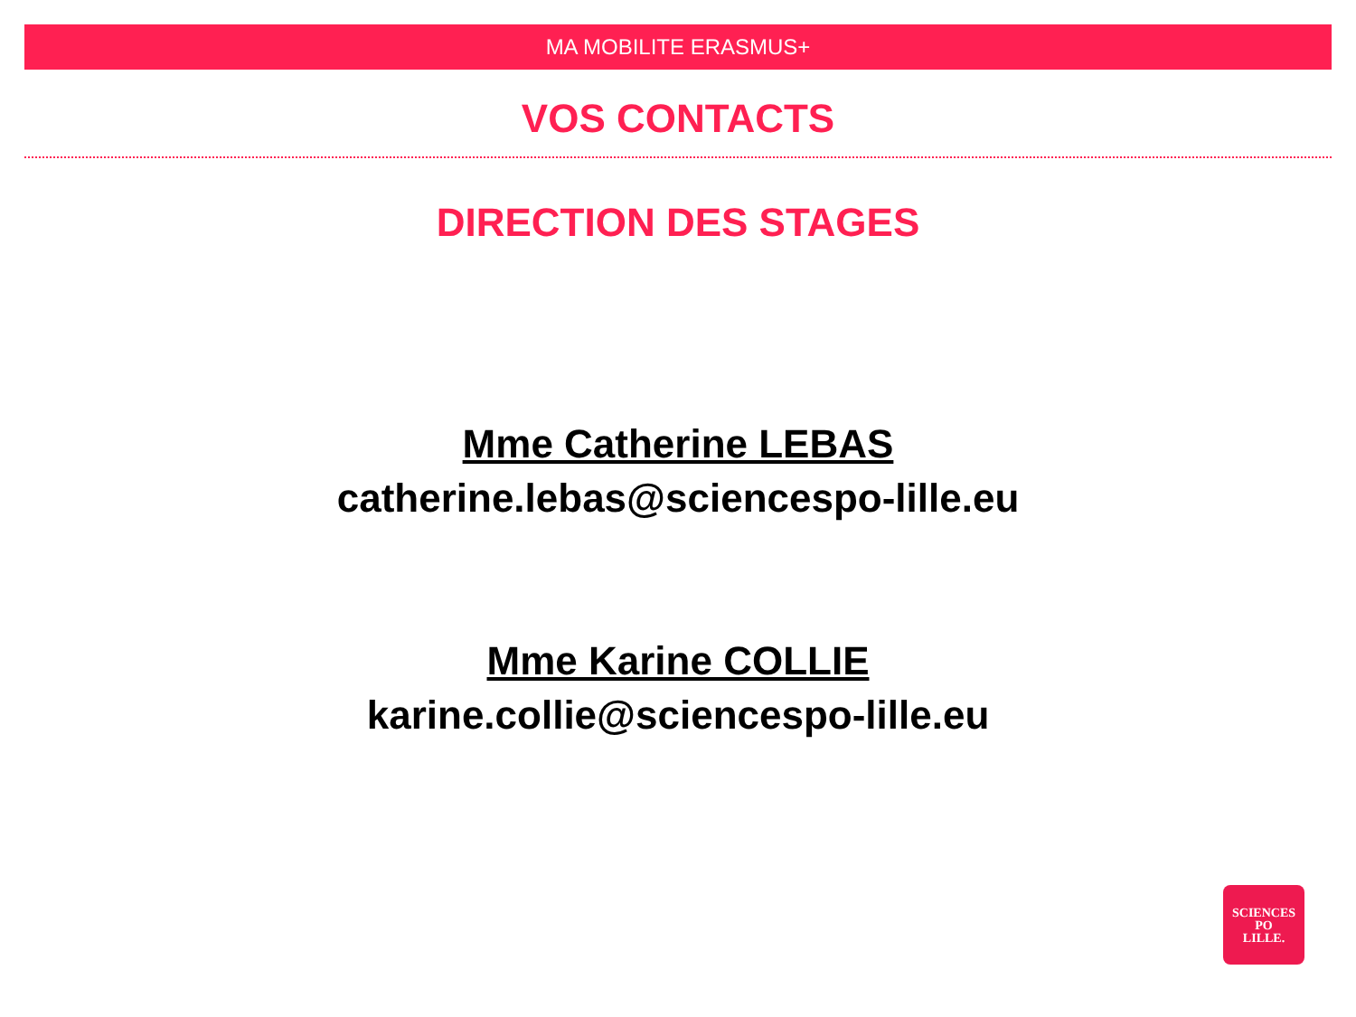MA MOBILITE ERASMUS+
VOS CONTACTS
DIRECTION DES STAGES
Mme Catherine LEBAS
catherine.lebas@sciencespo-lille.eu
Mme Karine COLLIE
karine.collie@sciencespo-lille.eu
SCIENCES
PO
LILLE.